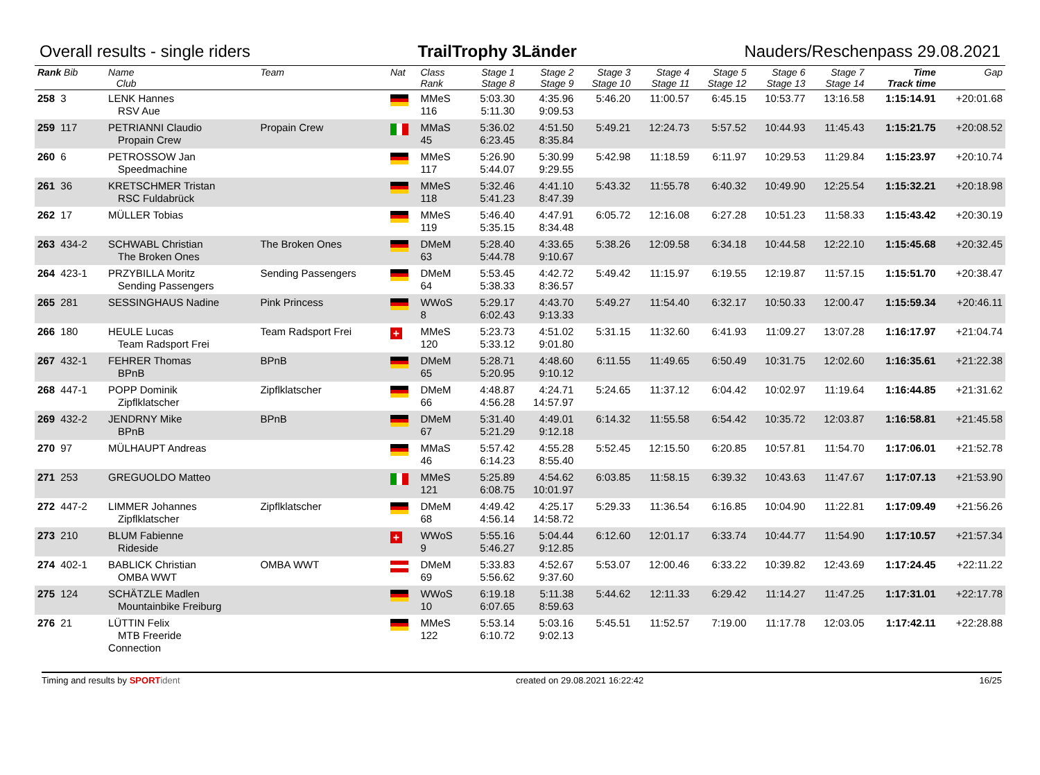Overall results - single riders TrailTrophy 3Länder Nauders/Reschenpass 29.08.2021
| Rank Bib | Name Club | Team | Nat | Class Rank | Stage 1 Stage 8 | Stage 2 Stage 9 | Stage 3 Stage 10 | Stage 4 Stage 11 | Stage 5 Stage 12 | Stage 6 Stage 13 | Stage 7 Stage 14 | Time Track time | Gap |
| --- | --- | --- | --- | --- | --- | --- | --- | --- | --- | --- | --- | --- | --- |
| 258 3 | LENK Hannes RSV Aue | | | MMeS 116 | 5:03.30 5:11.30 | 4:35.96 9:09.53 | 5:46.20 | 11:00.57 | 6:45.15 | 10:53.77 | 13:16.58 | 1:15:14.91 | +20:01.68 |
| 259 117 | PETRIANNI Claudio Propain Crew | Propain Crew | | MMaS 45 | 5:36.02 6:23.45 | 4:51.50 8:35.84 | 5:49.21 | 12:24.73 | 5:57.52 | 10:44.93 | 11:45.43 | 1:15:21.75 | +20:08.52 |
| 260 6 | PETROSSOW Jan Speedmachine | | | MMeS 117 | 5:26.90 5:44.07 | 5:30.99 9:29.55 | 5:42.98 | 11:18.59 | 6:11.97 | 10:29.53 | 11:29.84 | 1:15:23.97 | +20:10.74 |
| 261 36 | KRETSCHMER Tristan RSC Fuldabrück | | | MMeS 118 | 5:32.46 5:41.23 | 4:41.10 8:47.39 | 5:43.32 | 11:55.78 | 6:40.32 | 10:49.90 | 12:25.54 | 1:15:32.21 | +20:18.98 |
| 262 17 | MÜLLER Tobias | | | MMeS 119 | 5:46.40 5:35.15 | 4:47.91 8:34.48 | 6:05.72 | 12:16.08 | 6:27.28 | 10:51.23 | 11:58.33 | 1:15:43.42 | +20:30.19 |
| 263 434-2 | SCHWABL Christian The Broken Ones | The Broken Ones | | DMeM 63 | 5:28.40 5:44.78 | 4:33.65 9:10.67 | 5:38.26 | 12:09.58 | 6:34.18 | 10:44.58 | 12:22.10 | 1:15:45.68 | +20:32.45 |
| 264 423-1 | PRZYBILLA Moritz Sending Passengers | Sending Passengers | | DMeM 64 | 5:53.45 5:38.33 | 4:42.72 8:36.57 | 5:49.42 | 11:15.97 | 6:19.55 | 12:19.87 | 11:57.15 | 1:15:51.70 | +20:38.47 |
| 265 281 | SESSINGHAUS Nadine | Pink Princess | | WWoS 8 | 5:29.17 6:02.43 | 4:43.70 9:13.33 | 5:49.27 | 11:54.40 | 6:32.17 | 10:50.33 | 12:00.47 | 1:15:59.34 | +20:46.11 |
| 266 180 | HEULE Lucas Team Radsport Frei | Team Radsport Frei | + | MMeS 120 | 5:23.73 5:33.12 | 4:51.02 9:01.80 | 5:31.15 | 11:32.60 | 6:41.93 | 11:09.27 | 13:07.28 | 1:16:17.97 | +21:04.74 |
| 267 432-1 | FEHRER Thomas BPnB | BPnB | | DMeM 65 | 5:28.71 5:20.95 | 4:48.60 9:10.12 | 6:11.55 | 11:49.65 | 6:50.49 | 10:31.75 | 12:02.60 | 1:16:35.61 | +21:22.38 |
| 268 447-1 | POPP Dominik Zipflklatscher | Zipflklatscher | | DMeM 66 | 4:48.87 4:56.28 | 4:24.71 14:57.97 | 5:24.65 | 11:37.12 | 6:04.42 | 10:02.97 | 11:19.64 | 1:16:44.85 | +21:31.62 |
| 269 432-2 | JENDRNY Mike BPnB | BPnB | | DMeM 67 | 5:31.40 5:21.29 | 4:49.01 9:12.18 | 6:14.32 | 11:55.58 | 6:54.42 | 10:35.72 | 12:03.87 | 1:16:58.81 | +21:45.58 |
| 270 97 | MÜLHAUPT Andreas | | | MMaS 46 | 5:57.42 6:14.23 | 4:55.28 8:55.40 | 5:52.45 | 12:15.50 | 6:20.85 | 10:57.81 | 11:54.70 | 1:17:06.01 | +21:52.78 |
| 271 253 | GREGUOLDO Matteo | | | MMeS 121 | 5:25.89 6:08.75 | 4:54.62 10:01.97 | 6:03.85 | 11:58.15 | 6:39.32 | 10:43.63 | 11:47.67 | 1:17:07.13 | +21:53.90 |
| 272 447-2 | LIMMER Johannes Zipflklatscher | Zipflklatscher | | DMeM 68 | 4:49.42 4:56.14 | 4:25.17 14:58.72 | 5:29.33 | 11:36.54 | 6:16.85 | 10:04.90 | 11:22.81 | 1:17:09.49 | +21:56.26 |
| 273 210 | BLUM Fabienne Rideside | | + | WWoS 9 | 5:55.16 5:46.27 | 5:04.44 9:12.85 | 6:12.60 | 12:01.17 | 6:33.74 | 10:44.77 | 11:54.90 | 1:17:10.57 | +21:57.34 |
| 274 402-1 | BABLICK Christian OMBA WWT | OMBA WWT | | DMeM 69 | 5:33.83 5:56.62 | 4:52.67 9:37.60 | 5:53.07 | 12:00.46 | 6:33.22 | 10:39.82 | 12:43.69 | 1:17:24.45 | +22:11.22 |
| 275 124 | SCHÄTZLE Madlen Mountainbike Freiburg | | | WWoS 10 | 6:19.18 6:07.65 | 5:11.38 8:59.63 | 5:44.62 | 12:11.33 | 6:29.42 | 11:14.27 | 11:47.25 | 1:17:31.01 | +22:17.78 |
| 276 21 | LÜTTIN Felix MTB Freeride Connection | | | MMeS 122 | 5:53.14 6:10.72 | 5:03.16 9:02.13 | 5:45.51 | 11:52.57 | 7:19.00 | 11:17.78 | 12:03.05 | 1:17:42.11 | +22:28.88 |
Timing and results by SPORT ident created on 29.08.2021 16:22:42 16/25